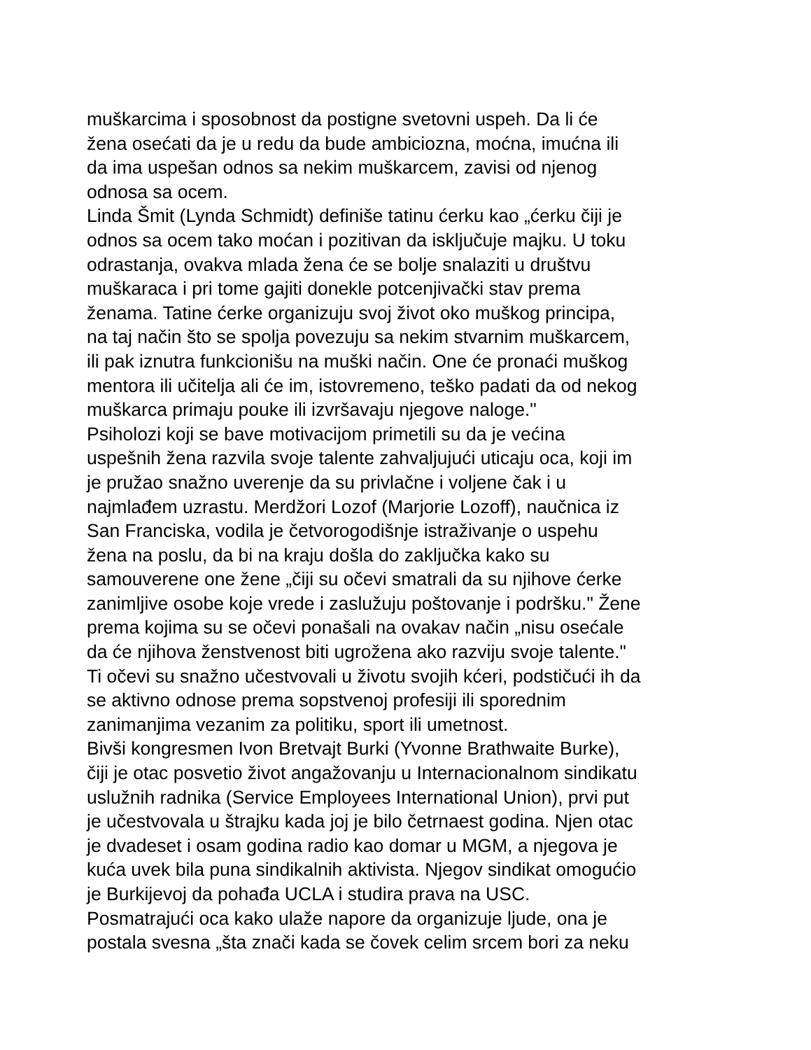muškarcima i sposobnost da postigne svetovni uspeh. Da li će
žena osećati da je u redu da bude ambiciozna, moćna, imućna ili
da ima uspešan odnos sa nekim muškarcem, zavisi od njenog
odnosa sa ocem.
Linda Šmit (Lynda Schmidt) definiše tatinu ćerku kao „ćerku čiji je
odnos sa ocem tako moćan i pozitivan da isključuje majku. U toku
odrastanja, ovakva mlada žena će se bolje snalaziti u društvu
muškaraca i pri tome gajiti donekle potcenjivački stav prema
ženama. Tatine ćerke organizuju svoj život oko muškog principa,
na taj način što se spolja povezuju sa nekim stvarnim muškarcem,
ili pak iznutra funkcionišu na muški način. One će pronaći muškog
mentora ili učitelja ali će im, istovremeno, teško padati da od nekog
muškarca primaju pouke ili izvršavaju njegove naloge."
Psiholozi koji se bave motivacijom primetili su da je većina
uspešnih žena razvila svoje talente zahvaljujući uticaju oca, koji im
je pružao snažno uverenje da su privlačne i voljene čak i u
najmlađem uzrastu. Merdžori Lozof (Marjorie Lozoff), naučnica iz
San Franciska, vodila je četvorogodišnje istraživanje o uspehu
žena na poslu, da bi na kraju došla do zaključka kako su
samouverene one žene „čiji su očevi smatrali da su njihove ćerke
zanimljive osobe koje vrede i zaslužuju poštovanje i podršku." Žene
prema kojima su se očevi ponašali na ovakav način „nisu osećale
da će njihova ženstvenost biti ugrožena ako razviju svoje talente."
Ti očevi su snažno učestvovali u životu svojih kćeri, podstičući ih da
se aktivno odnose prema sopstvenoj profesiji ili sporednim
zanimanjima vezanim za politiku, sport ili umetnost.
Bivši kongresmen Ivon Bretvajt Burki (Yvonne Brathwaite Burke),
čiji je otac posvetio život angažovanju u Internacionalnom sindikatu
uslužnih radnika (Service Employees International Union), prvi put
je učestvovala u štrajku kada joj je bilo četrnaest godina. Njen otac
je dvadeset i osam godina radio kao domar u MGM, a njegova je
kuća uvek bila puna sindikalnih aktivista. Njegov sindikat omogućio
je Burkijevoj da pohađa UCLA i studira prava na USC.
Posmatrajući oca kako ulaže napore da organizuje ljude, ona je
postala svesna „šta znači kada se čovek celim srcem bori za neku